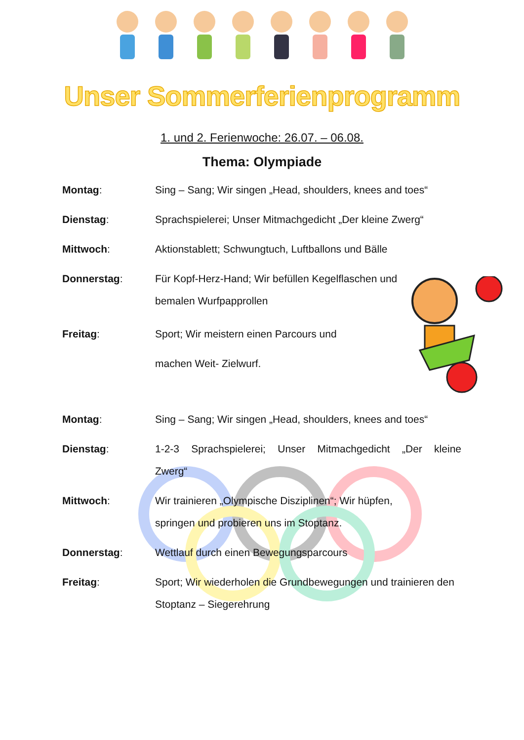Unser Sommerferienprogramm
1. und 2. Ferienwoche: 26.07. – 06.08.
Thema: Olympiade
Montag: Sing – Sang; Wir singen „Head, shoulders, knees and toes“
Dienstag: Sprachspielerei; Unser Mitmachgedicht „Der kleine Zwerg“
Mittwoch: Aktionstablett; Schwungtuch, Luftballons und Bälle
Donnerstag: Für Kopf-Herz-Hand; Wir befüllen Kegelflaschen und bemalen Wurfpapprollen
Freitag: Sport; Wir meistern einen Parcours und machen Weit- Zielwurf.
Montag: Sing – Sang; Wir singen „Head, shoulders, knees and toes“
Dienstag: 1-2-3 Sprachspielerei; Unser Mitmachgedicht „Der kleine Zwerg“
Mittwoch: Wir trainieren „Olympische Disziplinen“; Wir hüpfen, springen und probieren uns im Stoptanz.
Donnerstag: Wettlauf durch einen Bewegungsparcours
Freitag: Sport; Wir wiederholen die Grundbewegungen und trainieren den Stoptanz – Siegerehrung